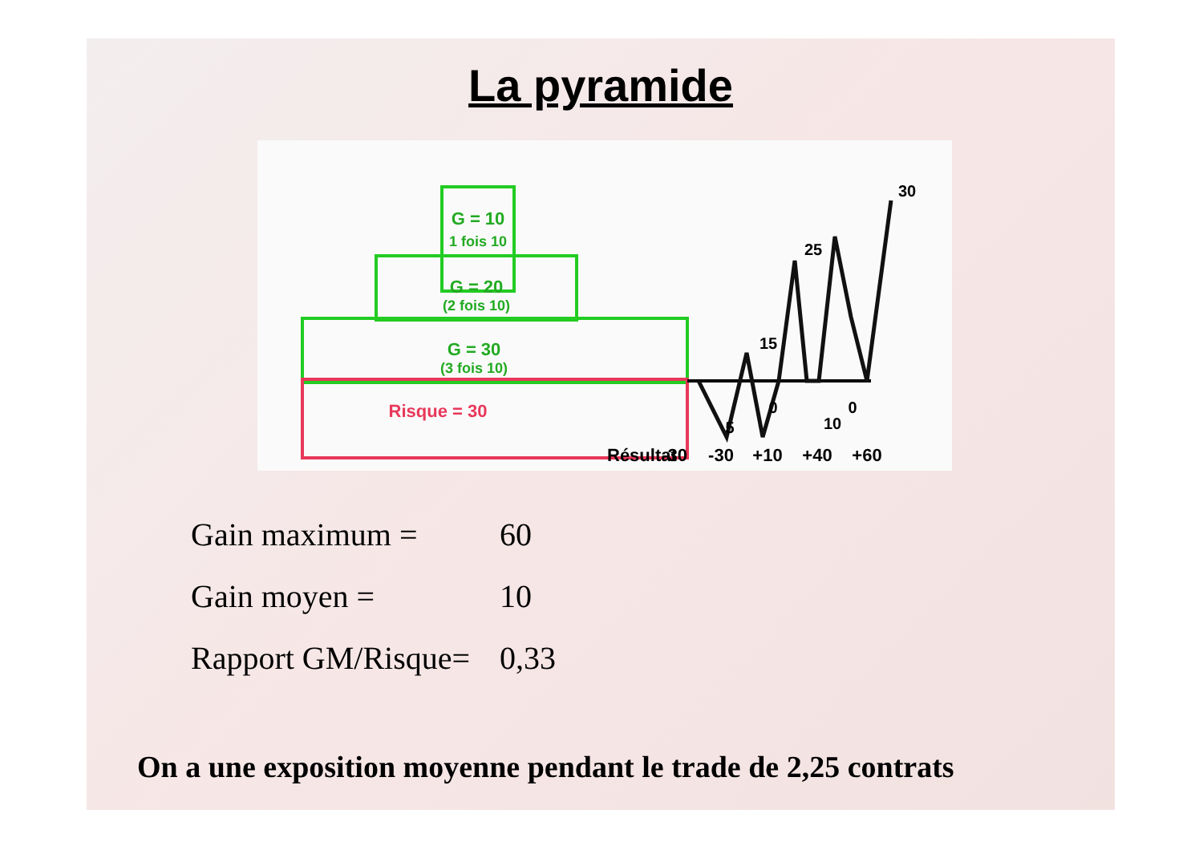La pyramide
G = 10
1 fois 10
G = 20
(2 fois 10)
G = 30
(3 fois 10)
Risque = 30
30
25
15
5
10
0
0
Résultat
-30
-30
+10
+40
+60
Gain maximum = 60
Gain moyen = 10
Rapport GM/Risque= 0,33
On a une exposition moyenne pendant le trade de 2,25 contrats